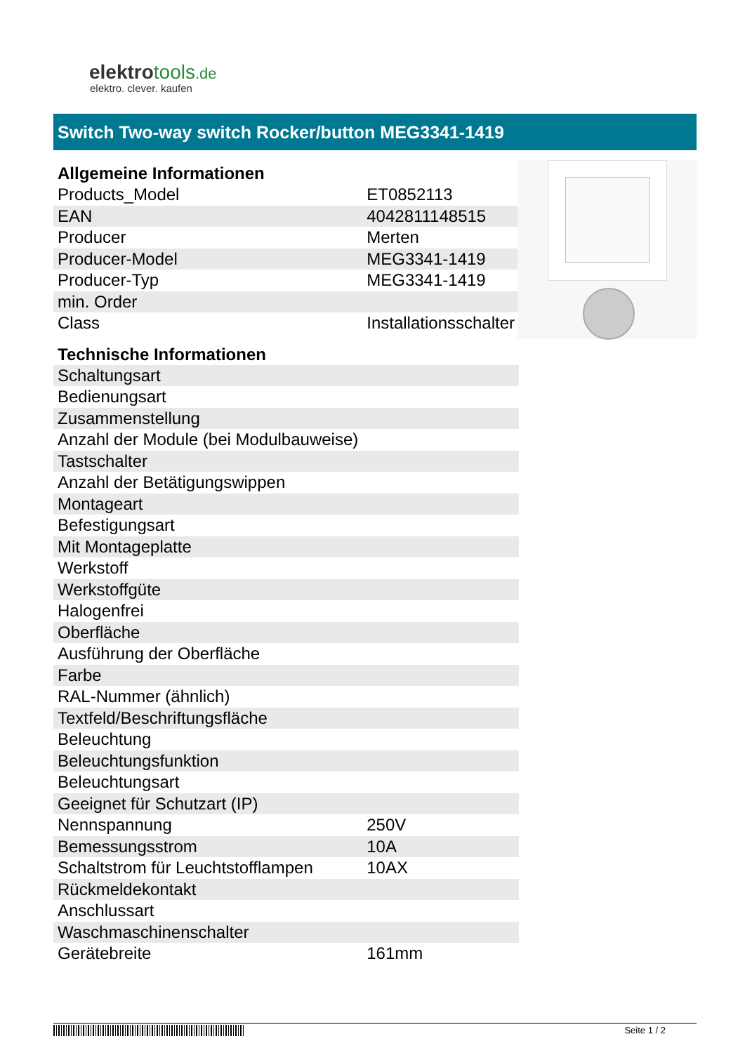elektrotools.de
elektro. clever. kaufen
Switch Two-way switch Rocker/button MEG3341-1419
| Allgemeine Informationen | |
| --- | --- |
| Products_Model | ET0852113 |
| EAN | 4042811148515 |
| Producer | Merten |
| Producer-Model | MEG3341-1419 |
| Producer-Typ | MEG3341-1419 |
| min. Order | |
| Class | Installationsschalter |
| Technische Informationen | |
| Schaltungsart | |
| Bedienungsart | |
| Zusammenstellung | |
| Anzahl der Module (bei Modulbauweise) | |
| Tastschalter | |
| Anzahl der Betätigungswippen | |
| Montageart | |
| Befestigungsart | |
| Mit Montageplatte | |
| Werkstoff | |
| Werkstoffgüte | |
| Halogenfrei | |
| Oberfläche | |
| Ausführung der Oberfläche | |
| Farbe | |
| RAL-Nummer (ähnlich) | |
| Textfeld/Beschriftungsfläche | |
| Beleuchtung | |
| Beleuchtungsfunktion | |
| Beleuchtungsart | |
| Geeignet für Schutzart (IP) | |
| Nennspannung | 250V |
| Bemessungsstrom | 10A |
| Schaltstrom für Leuchtstofflampen | 10AX |
| Rückmeldekontakt | |
| Anschlussart | |
| Waschmaschinenschalter | |
| Gerätebreite | 161mm |
Seite 1 / 2